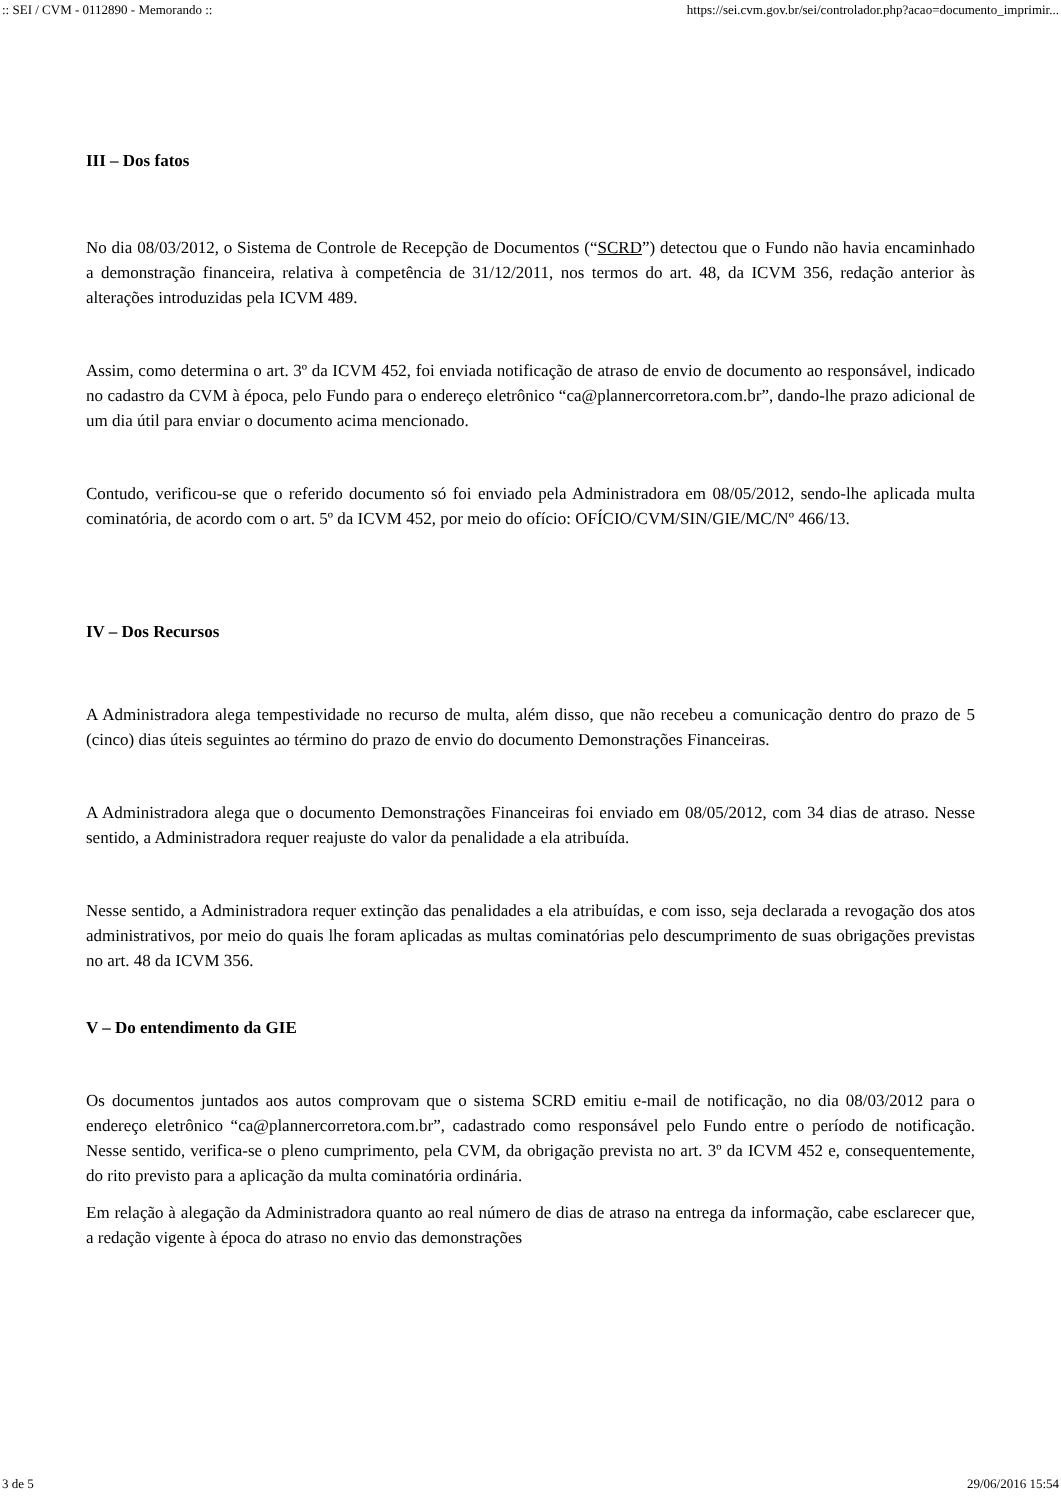:: SEI / CVM - 0112890 - Memorando :: https://sei.cvm.gov.br/sei/controlador.php?acao=documento_imprimir...
III – Dos fatos
No dia 08/03/2012, o Sistema de Controle de Recepção de Documentos (“SCRD”) detectou que o Fundo não havia encaminhado a demonstração financeira, relativa à competência de 31/12/2011, nos termos do art. 48, da ICVM 356, redação anterior às alterações introduzidas pela ICVM 489.
Assim, como determina o art. 3º da ICVM 452, foi enviada notificação de atraso de envio de documento ao responsável, indicado no cadastro da CVM à época, pelo Fundo para o endereço eletrônico “ca@plannercorretora.com.br”, dando-lhe prazo adicional de um dia útil para enviar o documento acima mencionado.
Contudo, verificou-se que o referido documento só foi enviado pela Administradora em 08/05/2012, sendo-lhe aplicada multa cominatória, de acordo com o art. 5º da ICVM 452, por meio do ofício: OFÍCIO/CVM/SIN/GIE/MC/Nº 466/13.
IV – Dos Recursos
A Administradora alega tempestividade no recurso de multa, além disso, que não recebeu a comunicação dentro do prazo de 5 (cinco) dias úteis seguintes ao término do prazo de envio do documento Demonstrações Financeiras.
A Administradora alega que o documento Demonstrações Financeiras foi enviado em 08/05/2012, com 34 dias de atraso. Nesse sentido, a Administradora requer reajuste do valor da penalidade a ela atribuída.
Nesse sentido, a Administradora requer extinção das penalidades a ela atribuídas, e com isso, seja declarada a revogação dos atos administrativos, por meio do quais lhe foram aplicadas as multas cominatórias pelo descumprimento de suas obrigações previstas no art. 48 da ICVM 356.
V – Do entendimento da GIE
Os documentos juntados aos autos comprovam que o sistema SCRD emitiu e-mail de notificação, no dia 08/03/2012 para o endereço eletrônico “ca@plannercorretora.com.br”, cadastrado como responsável pelo Fundo entre o período de notificação. Nesse sentido, verifica-se o pleno cumprimento, pela CVM, da obrigação prevista no art. 3º da ICVM 452 e, consequentemente, do rito previsto para a aplicação da multa cominatória ordinária.
Em relação à alegação da Administradora quanto ao real número de dias de atraso na entrega da informação, cabe esclarecer que, a redação vigente à época do atraso no envio das demonstrações
3 de 5 29/06/2016 15:54